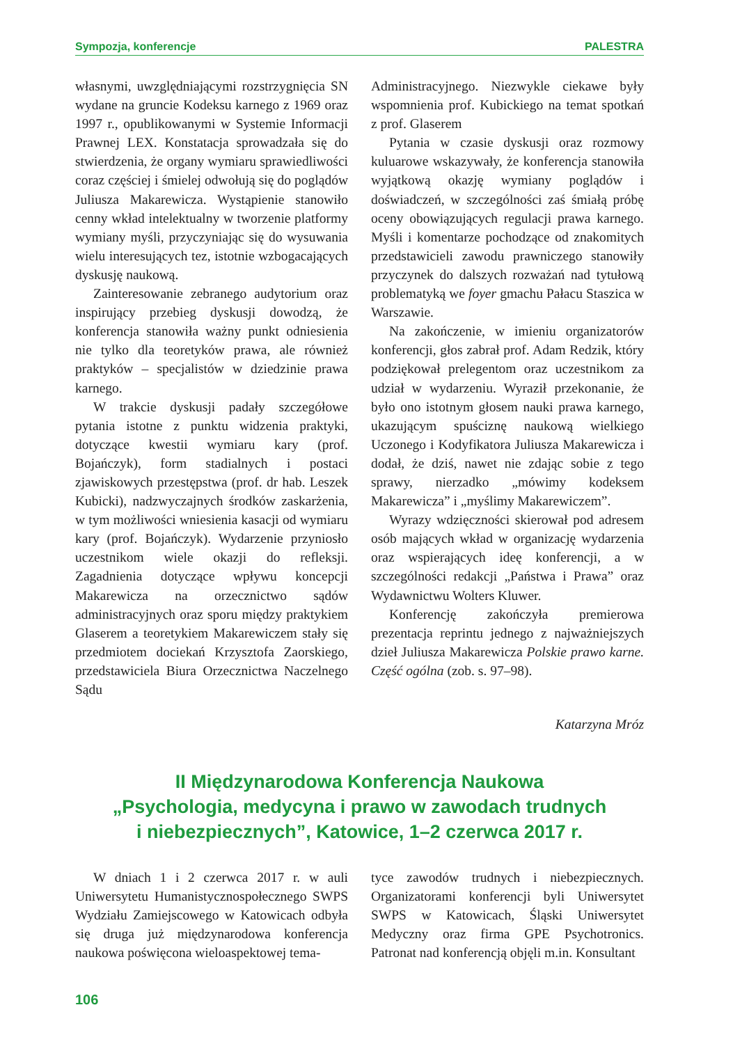Sympozja, konferencje PALESTRA
własnymi, uwzględniającymi rozstrzygnięcia SN wydane na gruncie Kodeksu karnego z 1969 oraz 1997 r., opublikowanymi w Systemie Informacji Prawnej LEX. Konstatacja sprowadzała się do stwierdzenia, że organy wymiaru sprawiedliwości coraz częściej i śmielej odwołują się do poglądów Juliusza Makarewicza. Wystąpienie stanowiło cenny wkład intelektualny w tworzenie platformy wymiany myśli, przyczyniając się do wysuwania wielu interesujących tez, istotnie wzbogacających dyskusję naukową.
Zainteresowanie zebranego audytorium oraz inspirujący przebieg dyskusji dowodzą, że konferencja stanowiła ważny punkt odniesienia nie tylko dla teoretyków prawa, ale również praktyków – specjalistów w dziedzinie prawa karnego.
W trakcie dyskusji padały szczegółowe pytania istotne z punktu widzenia praktyki, dotyczące kwestii wymiaru kary (prof. Bojańczyk), form stadialnych i postaci zjawiskowych przestępstwa (prof. dr hab. Leszek Kubicki), nadzwyczajnych środków zaskarżenia, w tym możliwości wniesienia kasacji od wymiaru kary (prof. Bojańczyk). Wydarzenie przyniosło uczestnikom wiele okazji do refleksji. Zagadnienia dotyczące wpływu koncepcji Makarewicza na orzecznictwo sądów administracyjnych oraz sporu między praktykiem Glaserem a teoretykiem Makarewiczem stały się przedmiotem dociekań Krzysztofa Zaorskiego, przedstawiciela Biura Orzecznictwa Naczelnego Sądu
Administracyjnego. Niezwykle ciekawe były wspomnienia prof. Kubickiego na temat spotkań z prof. Glaserem
Pytania w czasie dyskusji oraz rozmowy kuluarowe wskazywały, że konferencja stanowiła wyjątkową okazję wymiany poglądów i doświadczeń, w szczególności zaś śmiałą próbę oceny obowiązujących regulacji prawa karnego. Myśli i komentarze pochodzące od znakomitych przedstawicieli zawodu prawniczego stanowiły przyczynek do dalszych rozważań nad tytułową problematyką we foyer gmachu Pałacu Staszica w Warszawie.
Na zakończenie, w imieniu organizatorów konferencji, głos zabrał prof. Adam Redzik, który podziękował prelegentom oraz uczestnikom za udział w wydarzeniu. Wyraził przekonanie, że było ono istotnym głosem nauki prawa karnego, ukazującym spuściznę naukową wielkiego Uczonego i Kodyfikatora Juliusza Makarewicza i dodał, że dziś, nawet nie zdając sobie z tego sprawy, nierzadko „mówimy kodeksem Makarewicza” i „myślimy Makarewiczem”.
Wyrazy wdzięczności skierował pod adresem osób mających wkład w organizację wydarzenia oraz wspierających ideę konferencji, a w szczególności redakcji „Państwa i Prawa” oraz Wydawnictwu Wolters Kluwer.
Konferencję zakończyła premierowa prezentacja reprintu jednego z najważniejszych dzieł Juliusza Makarewicza Polskie prawo karne. Część ogólna (zob. s. 97–98).
Katarzyna Mróz
II Międzynarodowa Konferencja Naukowa
„Psychologia, medycyna i prawo w zawodach trudnych
i niebezpiecznych”, Katowice, 1–2 czerwca 2017 r.
W dniach 1 i 2 czerwca 2017 r. w auli Uniwersytetu Humanistycznospołecznego SWPS Wydziału Zamiejscowego w Katowicach odbyła się druga już międzynarodowa konferencja naukowa poświęcona wieloaspektowej tema-
tyce zawodów trudnych i niebezpiecznych. Organizatorami konferencji byli Uniwersytet SWPS w Katowicach, Śląski Uniwersytet Medyczny oraz firma GPE Psychotronics. Patronat nad konferencją objęli m.in. Konsultant
106